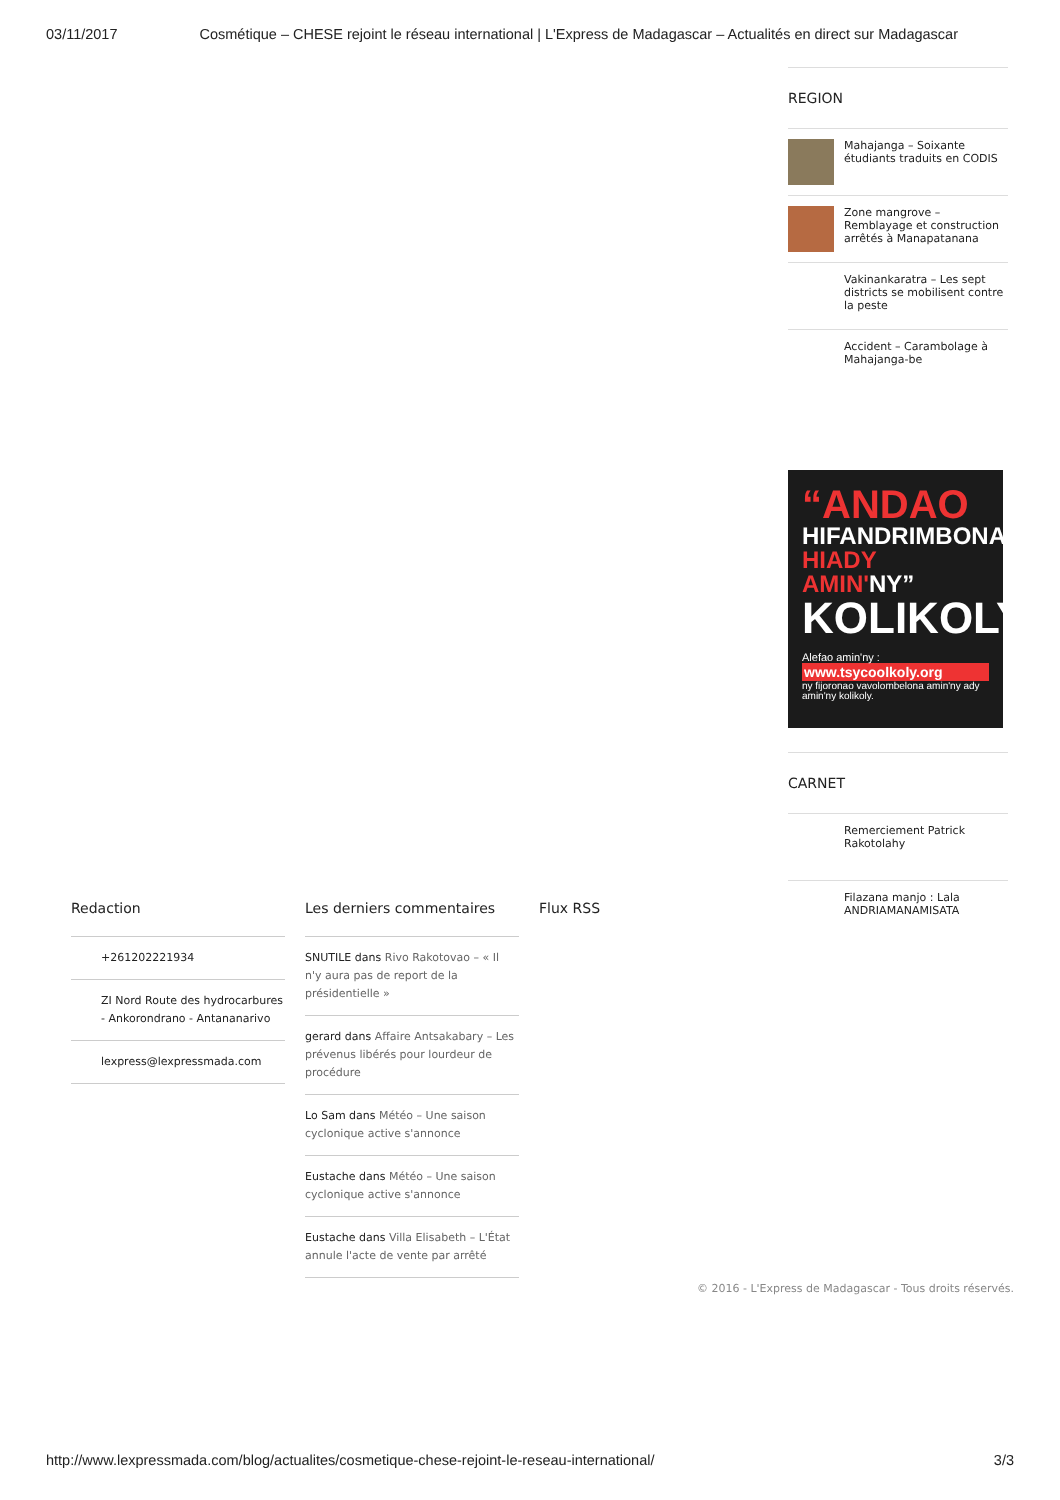03/11/2017 Cosmétique – CHESE rejoint le réseau international | L'Express de Madagascar – Actualités en direct sur Madagascar
REGION
Mahajanga – Soixante étudiants traduits en CODIS
Zone mangrove – Remblayage et construction arrêtés à Manapatanana
Vakinankaratra – Les sept districts se mobilisent contre la peste
Accident – Carambolage à Mahajanga-be
“ANDAO
HIFANDRIMBONA
HIADY AMIN'NY”
KOLIKOLY
Alefao amin'ny :
www.tsycoolkoly.org
ny fijoronao vavolombelona amin'ny ady amin'ny kolikoly.
CARNET
Remerciement Patrick Rakotolahy
Filazana manjo : Lala ANDRIAMANAMISATA
Redaction
+261202221934
ZI Nord Route des hydrocarbures - Ankorondrano - Antananarivo
lexpress@lexpressmada.com
Les derniers commentaires
SNUTILE dans Rivo Rakotovao – « Il n'y aura pas de report de la présidentielle »
gerard dans Affaire Antsakabary – Les prévenus libérés pour lourdeur de procédure
Lo Sam dans Météo – Une saison cyclonique active s'annonce
Eustache dans Météo – Une saison cyclonique active s'annonce
Eustache dans Villa Elisabeth – L'État annule l'acte de vente par arrêté
Flux RSS
© 2016 - L'Express de Madagascar - Tous droits réservés.
http://www.lexpressmada.com/blog/actualites/cosmetique-chese-rejoint-le-reseau-international/ 3/3